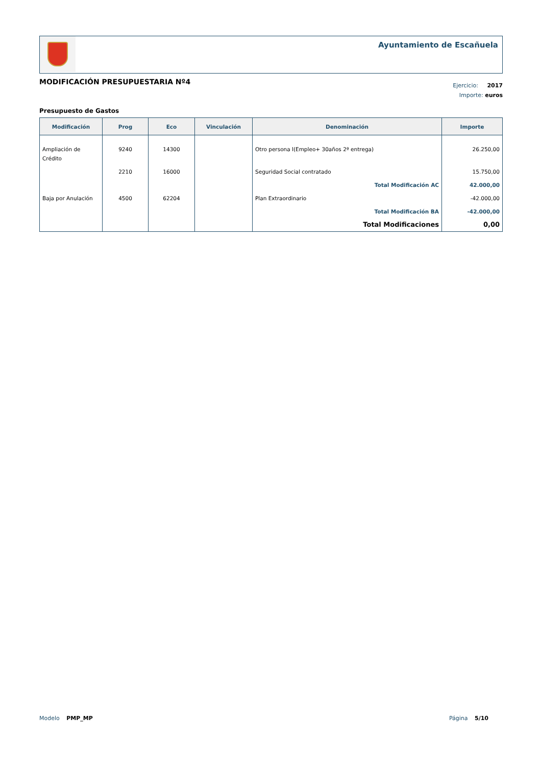Ayuntamiento de Escañuela
MODIFICACIÓN PRESUPUESTARIA Nº4
Ejercicio: 2017
Importe: euros
Presupuesto de Gastos
| Modificación | Prog | Eco | Vinculación | Denominación | Importe |
| --- | --- | --- | --- | --- | --- |
| Ampliación de Crédito | 9240 | 14300 | | Otro persona l(Empleo+ 30años 2ª entrega) | 26.250,00 |
| | 2210 | 16000 | | Seguridad Social contratado | 15.750,00 |
| | | | | Total Modificación AC | 42.000,00 |
| Baja por Anulación | 4500 | 62204 | | Plan Extraordinario | -42.000,00 |
| | | | | Total Modificación BA | -42.000,00 |
| | | | | Total Modificaciones | 0,00 |
Modelo PMP_MP Página 5/10